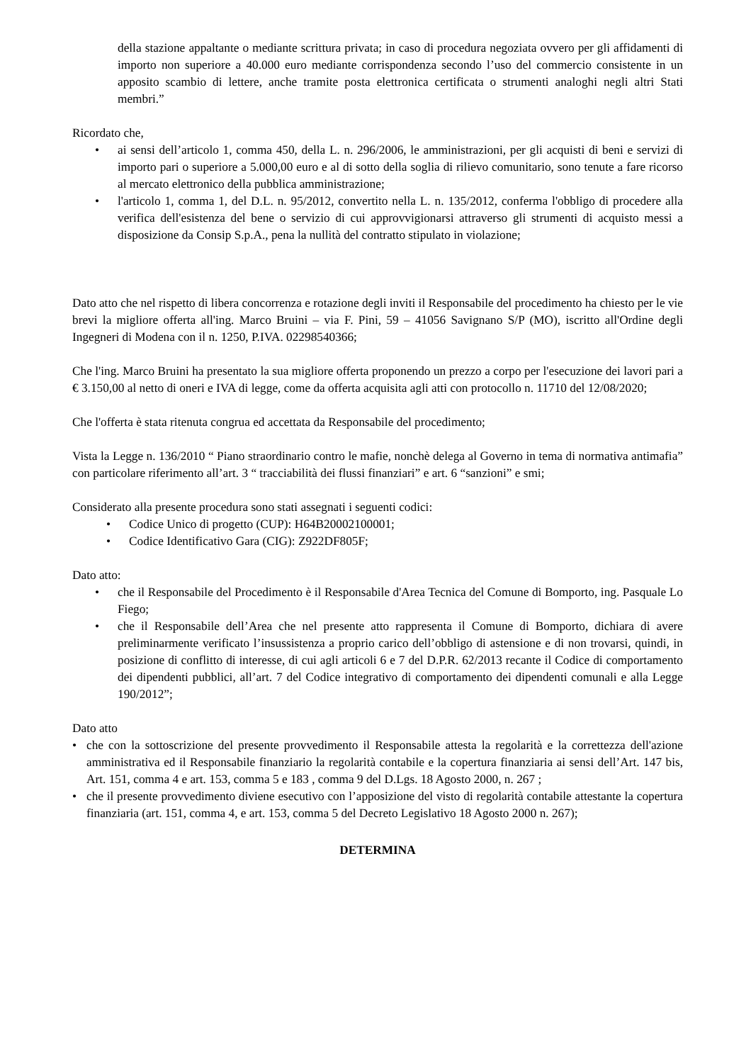della stazione appaltante o mediante scrittura privata; in caso di procedura negoziata ovvero per gli affidamenti di importo non superiore a 40.000 euro mediante corrispondenza secondo l’uso del commercio consistente in un apposito scambio di lettere, anche tramite posta elettronica certificata o strumenti analoghi negli altri Stati membri.”
Ricordato che,
• ai sensi dell’articolo 1, comma 450, della L. n. 296/2006, le amministrazioni, per gli acquisti di beni e servizi di importo pari o superiore a 5.000,00 euro e al di sotto della soglia di rilievo comunitario, sono tenute a fare ricorso al mercato elettronico della pubblica amministrazione;
• l'articolo 1, comma 1, del D.L. n. 95/2012, convertito nella L. n. 135/2012, conferma l'obbligo di procedere alla verifica dell'esistenza del bene o servizio di cui approvvigionarsi attraverso gli strumenti di acquisto messi a disposizione da Consip S.p.A., pena la nullità del contratto stipulato in violazione;
Dato atto che nel rispetto di libera concorrenza e rotazione degli inviti il Responsabile del procedimento ha chiesto per le vie brevi la migliore offerta all'ing. Marco Bruini – via F. Pini, 59 – 41056 Savignano S/P (MO), iscritto all'Ordine degli Ingegneri di Modena con il n. 1250, P.IVA. 02298540366;
Che l'ing. Marco Bruini ha presentato la sua migliore offerta proponendo un prezzo a corpo per l'esecuzione dei lavori pari a € 3.150,00 al netto di oneri e IVA di legge, come da offerta acquisita agli atti con protocollo n. 11710 del 12/08/2020;
Che l'offerta è stata ritenuta congrua ed accettata da Responsabile del procedimento;
Vista la Legge n. 136/2010 “ Piano straordinario contro le mafie, nonchè delega al Governo in tema di normativa antimafia” con particolare riferimento all’art. 3 “ tracciabilità dei flussi finanziari” e art. 6 “sanzioni” e smi;
Considerato alla presente procedura sono stati assegnati i seguenti codici:
• Codice Unico di progetto (CUP): H64B20002100001;
• Codice Identificativo Gara (CIG): Z922DF805F;
Dato atto:
• che il Responsabile del Procedimento è il Responsabile d'Area Tecnica del Comune di Bomporto, ing. Pasquale Lo Fiego;
• che il Responsabile dell’Area che nel presente atto rappresenta il Comune di Bomporto, dichiara di avere preliminarmente verificato l’insussistenza a proprio carico dell’obbligo di astensione e di non trovarsi, quindi, in posizione di conflitto di interesse, di cui agli articoli 6 e 7 del D.P.R. 62/2013 recante il Codice di comportamento dei dipendenti pubblici, all’art. 7 del Codice integrativo di comportamento dei dipendenti comunali e alla Legge 190/2012”;
Dato atto
• che con la sottoscrizione del presente provvedimento il Responsabile attesta la regolarità e la correttezza dell'azione amministrativa ed il Responsabile finanziario la regolarità contabile e la copertura finanziaria ai sensi dell’Art. 147 bis, Art. 151, comma 4 e art. 153, comma 5 e 183 , comma 9 del D.Lgs. 18 Agosto 2000, n. 267 ;
• che il presente provvedimento diviene esecutivo con l’apposizione del visto di regolarità contabile attestante la copertura finanziaria (art. 151, comma 4, e art. 153, comma 5 del Decreto Legislativo 18 Agosto 2000 n. 267);
DETERMINA